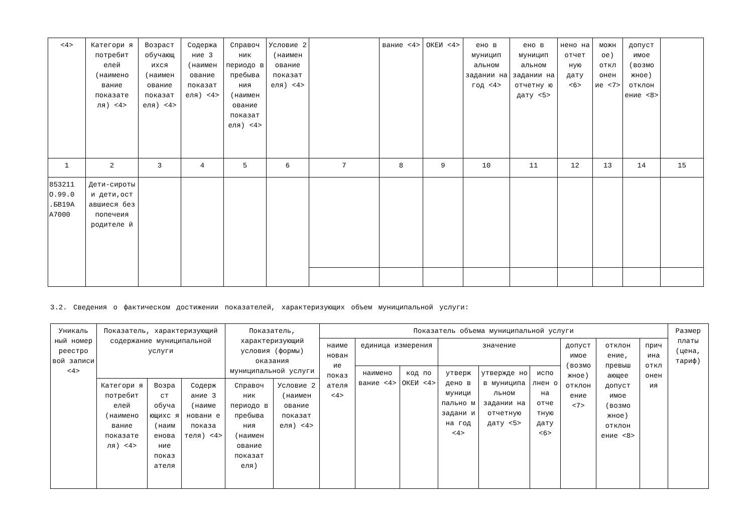| <4> | Категори я потребит елей (наимено вание показате ля) <4> | Возраст обучающ ихся (наимен ование показат еля) <4> | Содержа ние 3 (наимен ование показат еля) <4> | Справоч ник периодо в пребыва ния (наимен ование показат еля) <4> | Условие 2 (наимен ование показат еля) <4> | | вание <4> | ОКЕИ <4> | ено в муницип альном задании на год <4> | ено в муницип альном задании на отчетну ю дату <5> | нено на отчет ную дату <6> | можн ое) откл онен ие <7> | допуст имое (возмо жное) отклон ение <8> | |
| 1 | 2 | 3 | 4 | 5 | 6 | 7 | 8 | 9 | 10 | 11 | 12 | 13 | 14 | 15 |
| 853211 О.99.0 .БВ19А А7000 | Дети-сироты и дети,ост авшиеся без попечеия родителе й | | | | | | | | | | | | | |
3.2. Сведения о фактическом достижении показателей, характеризующих объем муниципальной услуги:
| Уникаль ный номер реестро вой записи <4> | Показатель, характеризующий содержание муниципальной услуги | | | Показатель, характеризующий условия (формы) оказания муниципальной услуги | | Показатель объема муниципальной услуги | | | | | | | | | Размер платы (цена, тариф) |
| | | | | | | наиме нован ие показ ателя <4> | единица измерения | | значение | | | допуст имое (возмо жное) отклон ение <7> | отклон ение, превыш ающее допуст имое (возмо жное) отклон ение <8> | прич ина откл онен ия | |
| | | | | | | | наимено вание <4> | код по ОКЕИ <4> | утверж дено в муници пально м задани и на год <4> | утвержде но в муниципа льном задании на отчетную дату <5> | испо лнен о на отче тную дату <6> | | | | |
| | Категори я потребит елей (наимено вание показате ля) <4> | Возра ст обуча ющихс я (наим енова ние показ ателя | Содерж ание 3 (наиме новани е показа теля) <4> | Справоч ник периодо в пребыва ния (наимен ование показат еля) | Условие 2 (наимен ование показат еля) <4> | | | | | | | | | | |